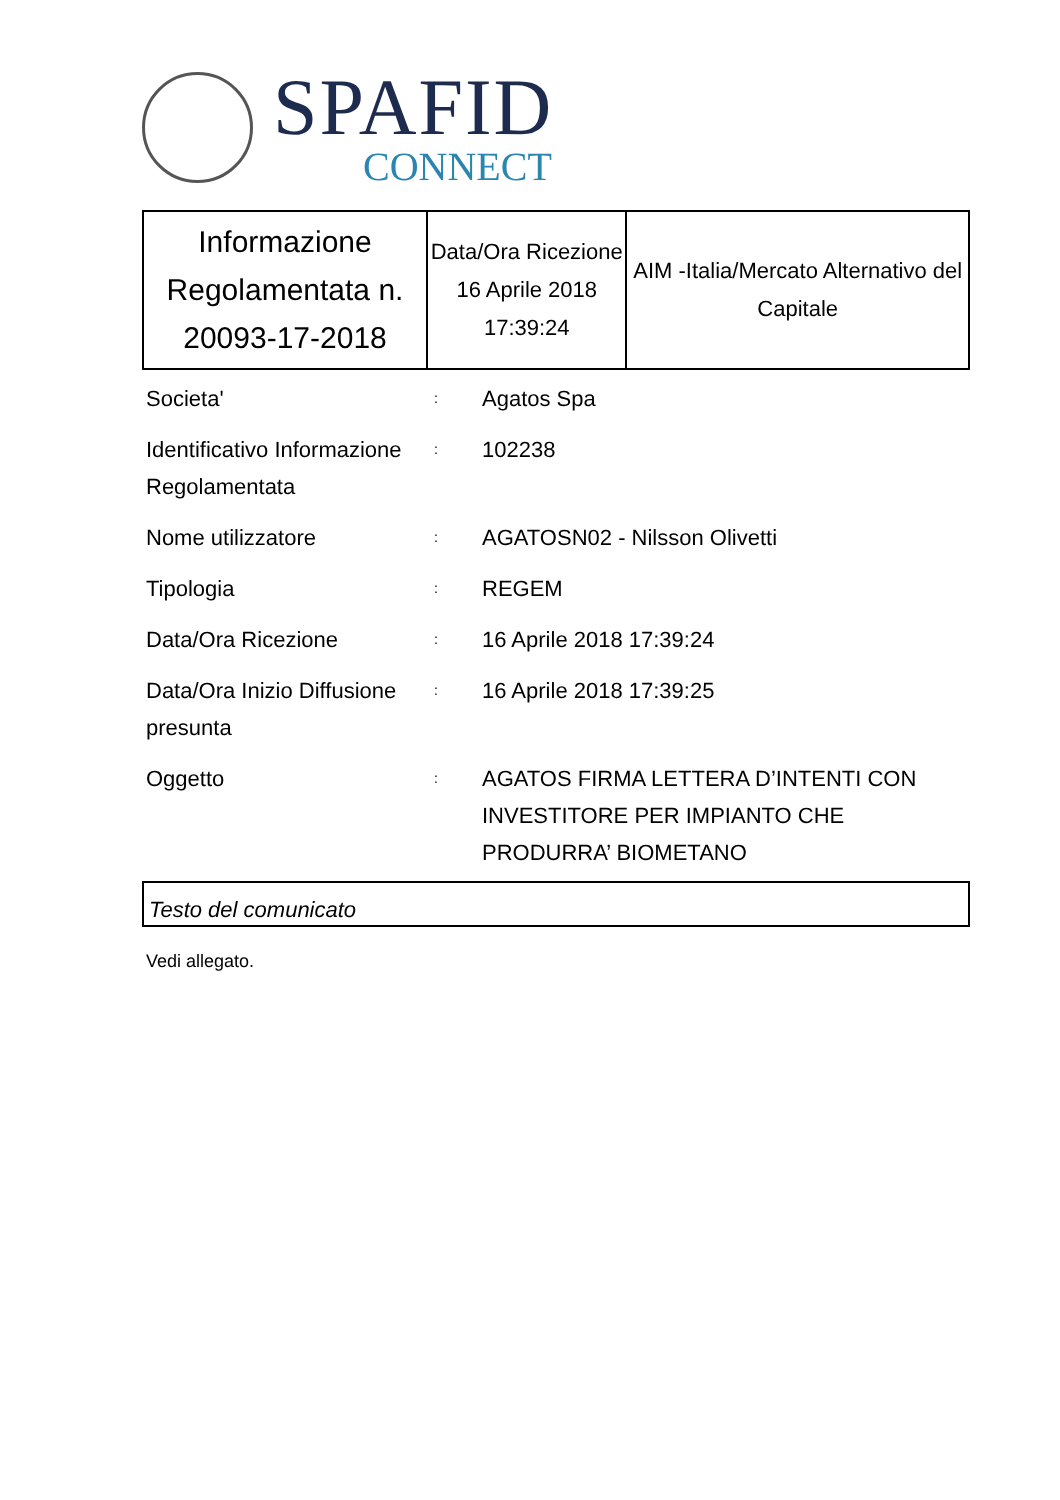SPAFID
CONNECT
| Informazione Regolamentata n. 20093-17-2018 | Data/Ora Ricezione 16 Aprile 2018 17:39:24 | AIM -Italia/Mercato Alternativo del Capitale |
| Societa' | : | Agatos Spa |
| Identificativo Informazione Regolamentata | : | 102238 |
| Nome utilizzatore | : | AGATOSN02 - Nilsson Olivetti |
| Tipologia | : | REGEM |
| Data/Ora Ricezione | : | 16 Aprile 2018 17:39:24 |
| Data/Ora Inizio Diffusione presunta | : | 16 Aprile 2018 17:39:25 |
| Oggetto | : | AGATOS FIRMA LETTERA D’INTENTI CON INVESTITORE PER IMPIANTO CHE PRODURRA’ BIOMETANO |
Testo del comunicato
Vedi allegato.